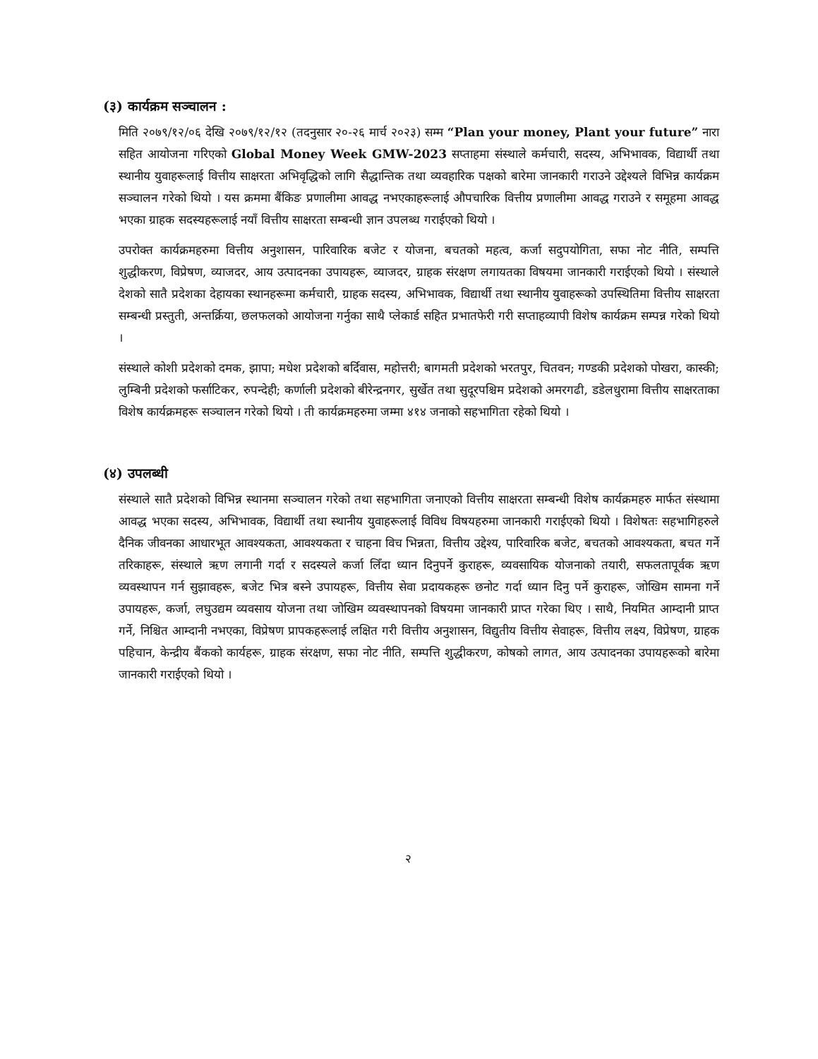(३) कार्यक्रम सञ्चालन :
मिति २०७९/१२/०६ देखि २०७९/१२/१२ (तदनुसार २०-२६ मार्च २०२३) सम्म “Plan your money, Plant your future” नारा सहित आयोजना गरिएको Global Money Week GMW-2023 सप्ताहमा संस्थाले कर्मचारी, सदस्य, अभिभावक, विद्यार्थी तथा स्थानीय युवाहरूलाई वित्तीय साक्षरता अभिवृद्धिको लागि सैद्धान्तिक तथा व्यवहारिक पक्षको बारेमा जानकारी गराउने उद्देश्यले विभिन्न कार्यक्रम सञ्चालन गरेको थियो । यस क्रममा बैंकिङ प्रणालीमा आवद्ध नभएकाहरूलाई औपचारिक वित्तीय प्रणालीमा आवद्ध गराउने र समूहमा आवद्ध भएका ग्राहक सदस्यहरूलाई नयाँ वित्तीय साक्षरता सम्बन्धी ज्ञान उपलब्ध गराईएको थियो ।
उपरोक्त कार्यक्रमहरुमा वित्तीय अनुशासन, पारिवारिक बजेट र योजना, बचतको महत्व, कर्जा सदुपयोगिता, सफा नोट नीति, सम्पत्ति शुद्धीकरण, विप्रेषण, व्याजदर, आय उत्पादनका उपायहरू, व्याजदर, ग्राहक संरक्षण लगायतका विषयमा जानकारी गराईएको थियो । संस्थाले देशको सातै प्रदेशका देहायका स्थानहरूमा कर्मचारी, ग्राहक सदस्य, अभिभावक, विद्यार्थी तथा स्थानीय युवाहरूको उपस्थितिमा वित्तीय साक्षरता सम्बन्धी प्रस्तुती, अन्तर्क्रिया, छलफलको आयोजना गर्नुका साथै प्लेकार्ड सहित प्रभातफेरी गरी सप्ताहव्यापी विशेष कार्यक्रम सम्पन्न गरेको थियो ।
संस्थाले कोशी प्रदेशको दमक, झापा; मधेश प्रदेशको बर्दिवास, महोत्तरी; बागमती प्रदेशको भरतपुर, चितवन; गण्डकी प्रदेशको पोखरा, कास्की; लुम्बिनी प्रदेशको फर्साटिकर, रुपन्देही; कर्णाली प्रदेशको बीरेन्द्रनगर, सुर्खेत तथा सुदूरपश्चिम प्रदेशको अमरगढी, डडेलधुरामा वित्तीय साक्षरताका विशेष कार्यक्रमहरू सञ्चालन गरेको थियो । ती कार्यक्रमहरुमा जम्मा ४१४ जनाको सहभागिता रहेको थियो ।
(४) उपलब्धी
संस्थाले सातै प्रदेशको विभिन्न स्थानमा सञ्चालन गरेको तथा सहभागिता जनाएको वित्तीय साक्षरता सम्बन्धी विशेष कार्यक्रमहरु मार्फत संस्थामा आवद्ध भएका सदस्य, अभिभावक, विद्यार्थी तथा स्थानीय युवाहरूलाई विविध विषयहरुमा जानकारी गराईएको थियो । विशेषतः सहभागिहरुले दैनिक जीवनका आधारभूत आवश्यकता, आवश्यकता र चाहना विच भिन्नता, वित्तीय उद्देश्य, पारिवारिक बजेट, बचतको आवश्यकता, बचत गर्ने तरिकाहरू, संस्थाले ऋण लगानी गर्दा र सदस्यले कर्जा लिँदा ध्यान दिनुपर्ने कुराहरू, व्यवसायिक योजनाको तयारी, सफलतापूर्वक ऋण व्यवस्थापन गर्न सुझावहरू, बजेट भित्र बस्ने उपायहरू, वित्तीय सेवा प्रदायकहरू छनोट गर्दा ध्यान दिनु पर्ने कुराहरू, जोखिम सामना गर्ने उपायहरू, कर्जा, लघुउद्यम व्यवसाय योजना तथा जोखिम व्यवस्थापनको विषयमा जानकारी प्राप्त गरेका थिए । साथै, नियमित आम्दानी प्राप्त गर्ने, निश्चित आम्दानी नभएका, विप्रेषण प्रापकहरूलाई लक्षित गरी वित्तीय अनुशासन, विद्युतीय वित्तीय सेवाहरू, वित्तीय लक्ष्य, विप्रेषण, ग्राहक पहिचान, केन्द्रीय बैंकको कार्यहरू, ग्राहक संरक्षण, सफा नोट नीति, सम्पत्ति शुद्धीकरण, कोषको लागत, आय उत्पादनका उपायहरूको बारेमा जानकारी गराईएको थियो ।
२